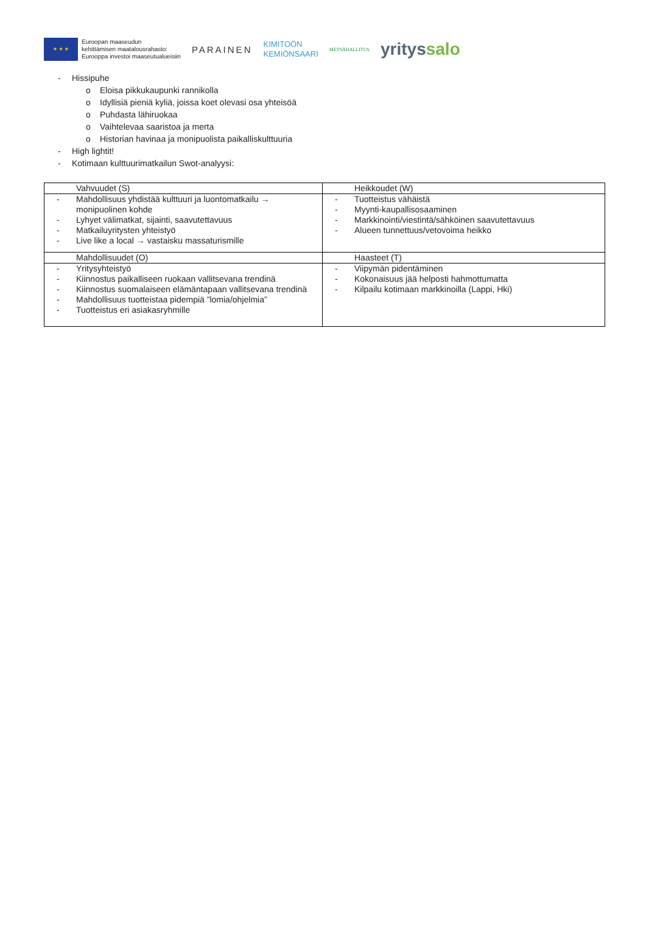★ ★ ★
Euroopan maaseudun
kehittämisen maatalousrahasto:
Eurooppa investoi maaseutualueisiin
PARAINEN
KIMITOÖN
KEMIÖNSAARI
METSÄHALLITUS
yrityssalo
- Hissipuhe
o Eloisa pikkukaupunki rannikolla
o Idyllisiä pieniä kyliä, joissa koet olevasi osa yhteisöä
o Puhdasta lähiruokaa
o Vaihtelevaa saaristoa ja merta
o Historian havinaa ja monipuolista paikalliskulttuuria
- High lightit!
- Kotimaan kulttuurimatkailun Swot-analyysi:
| Vahvuudet (S) | Heikkoudet (W) |
| - Mahdollisuus yhdistää kulttuuri ja luontomatkailu → monipuolinen kohde - Lyhyet välimatkat, sijainti, saavutettavuus - Matkailuyritysten yhteistyö - Live like a local → vastaisku massaturismille | - Tuotteistus vähäistä - Myynti-kaupallisosaaminen - Markkinointi/viestintä/sähköinen saavutettavuus - Alueen tunnettuus/vetovoima heikko |
| Mahdollisuudet (O) | Haasteet (T) |
| - Yritysyhteistyö - Kiinnostus paikalliseen ruokaan vallitsevana trendinä - Kiinnostus suomalaiseen elämäntapaan vallitsevana trendinä - Mahdollisuus tuotteistaa pidempiä ”lomia/ohjelmia” - Tuotteistus eri asiakasryhmille | - Viipymän pidentäminen - Kokonaisuus jää helposti hahmottumatta - Kilpailu kotimaan markkinoilla (Lappi, Hki) |